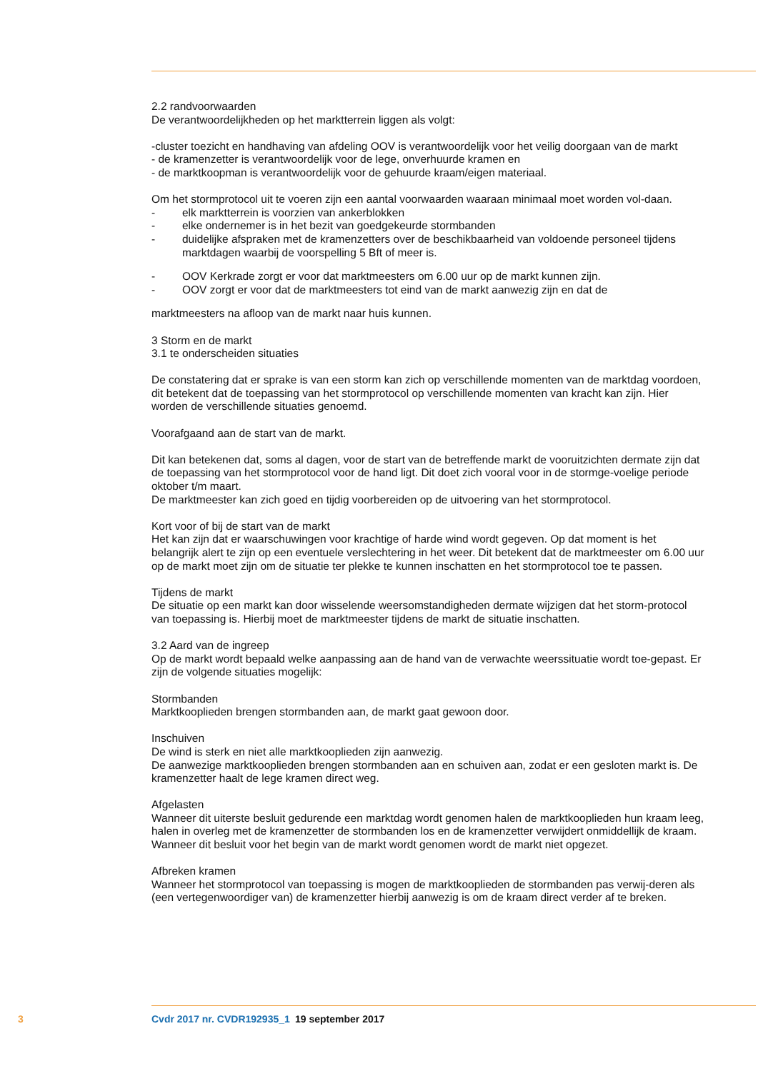2.2 randvoorwaarden
De verantwoordelijkheden op het marktterrein liggen als volgt:
-cluster toezicht en handhaving van afdeling OOV is verantwoordelijk voor het veilig doorgaan van de markt
- de kramenzetter is verantwoordelijk voor de lege, onverhuurde kramen en
- de marktkoopman is verantwoordelijk voor de gehuurde kraam/eigen materiaal.
Om het stormprotocol uit te voeren zijn een aantal voorwaarden waaraan minimaal moet worden vol-daan.
- elk marktterrein is voorzien van ankerblokken
- elke ondernemer is in het bezit van goedgekeurde stormbanden
- duidelijke afspraken met de kramenzetters over de beschikbaarheid van voldoende personeel tijdens marktdagen waarbij de voorspelling 5 Bft of meer is.
- OOV Kerkrade zorgt er voor dat marktmeesters om 6.00 uur op de markt kunnen zijn.
- OOV zorgt er voor dat de marktmeesters tot eind van de markt aanwezig zijn en dat de
marktmeesters na afloop van de markt naar huis kunnen.
3 Storm en de markt
3.1 te onderscheiden situaties
De constatering dat er sprake is van een storm kan zich op verschillende momenten van de marktdag voordoen, dit betekent dat de toepassing van het stormprotocol op verschillende momenten van kracht kan zijn. Hier worden de verschillende situaties genoemd.
Voorafgaand aan de start van de markt.
Dit kan betekenen dat, soms al dagen, voor de start van de betreffende markt de vooruitzichten dermate zijn dat de toepassing van het stormprotocol voor de hand ligt. Dit doet zich vooral voor in de stormge-voelige periode oktober t/m maart.
De marktmeester kan zich goed en tijdig voorbereiden op de uitvoering van het stormprotocol.
Kort voor of bij de start van de markt
Het kan zijn dat er waarschuwingen voor krachtige of harde wind wordt gegeven. Op dat moment is het belangrijk alert te zijn op een eventuele verslechtering in het weer. Dit betekent dat de marktmeester om 6.00 uur op de markt moet zijn om de situatie ter plekke te kunnen inschatten en het stormprotocol toe te passen.
Tijdens de markt
De situatie op een markt kan door wisselende weersomstandigheden dermate wijzigen dat het storm-protocol van toepassing is. Hierbij moet de marktmeester tijdens de markt de situatie inschatten.
3.2 Aard van de ingreep
Op de markt wordt bepaald welke aanpassing aan de hand van de verwachte weerssituatie wordt toe-gepast. Er zijn de volgende situaties mogelijk:
Stormbanden
Marktkooplieden brengen stormbanden aan, de markt gaat gewoon door.
Inschuiven
De wind is sterk en niet alle marktkooplieden zijn aanwezig.
De aanwezige marktkooplieden brengen stormbanden aan en schuiven aan, zodat er een gesloten markt is. De kramenzetter haalt de lege kramen direct weg.
Afgelasten
Wanneer dit uiterste besluit gedurende een marktdag wordt genomen halen de marktkooplieden hun kraam leeg, halen in overleg met de kramenzetter de stormbanden los en de kramenzetter verwijdert onmiddellijk de kraam.
Wanneer dit besluit voor het begin van de markt wordt genomen wordt de markt niet opgezet.
Afbreken kramen
Wanneer het stormprotocol van toepassing is mogen de marktkooplieden de stormbanden pas verwij-deren als (een vertegenwoordiger van) de kramenzetter hierbij aanwezig is om de kraam direct verder af te breken.
3 Cvdr 2017 nr. CVDR192935_1 19 september 2017